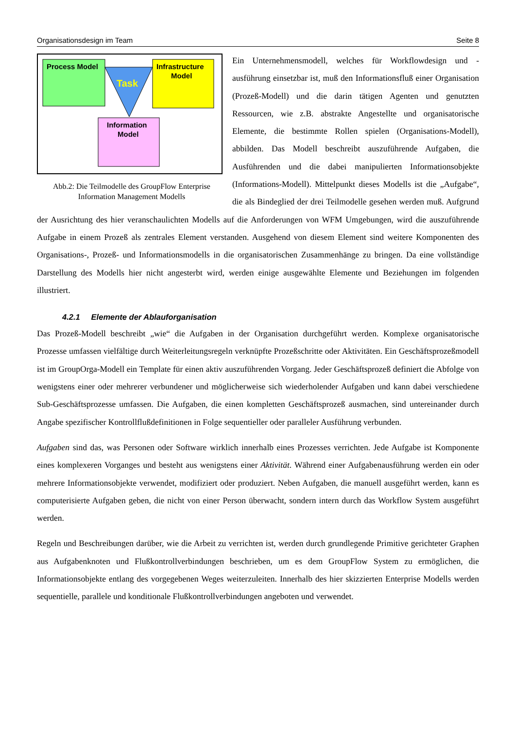Organisationsdesign im Team Seite 8
Process Model
Task
Infrastructure
Model
Information
Model
Abb.2: Die Teilmodelle des GroupFlow Enterprise Information Management Modells
Ein Unternehmensmodell, welches für Workflowdesign und -ausführung einsetzbar ist, muß den Informationsfluß einer Organisation (Prozeß-Modell) und die darin tätigen Agenten und genutzten Ressourcen, wie z.B. abstrakte Angestellte und organisatorische Elemente, die bestimmte Rollen spielen (Organisations-Modell), abbilden. Das Modell beschreibt auszuführende Aufgaben, die Ausführenden und die dabei manipulierten Informationsobjekte (Informations-Modell). Mittelpunkt dieses Modells ist die „Aufgabe“, die als Bindeglied der drei Teilmodelle gesehen werden muß. Aufgrund der Ausrichtung des hier veranschaulichten Modells auf die Anforderungen von WFM Umgebungen, wird die auszuführende Aufgabe in einem Prozeß als zentrales Element verstanden. Ausgehend von diesem Element sind weitere Komponenten des Organisations-, Prozeß- und Informationsmodells in die organisatorischen Zusammenhänge zu bringen. Da eine vollständige Darstellung des Modells hier nicht angesterbt wird, werden einige ausgewählte Elemente und Beziehungen im folgenden illustriert.
4.2.1 Elemente der Ablauforganisation
Das Prozeß-Modell beschreibt „wie“ die Aufgaben in der Organisation durchgeführt werden. Komplexe organisatorische Prozesse umfassen vielfältige durch Weiterleitungsregeln verknüpfte Prozeßschritte oder Aktivitäten. Ein Geschäftsprozeßmodell ist im GroupOrga-Modell ein Template für einen aktiv auszuführenden Vorgang. Jeder Geschäftsprozeß definiert die Abfolge von wenigstens einer oder mehrerer verbundener und möglicherweise sich wiederholender Aufgaben und kann dabei verschiedene Sub-Geschäftsprozesse umfassen. Die Aufgaben, die einen kompletten Geschäftsprozeß ausmachen, sind untereinander durch Angabe spezifischer Kontrollflußdefinitionen in Folge sequentieller oder paralleler Ausführung verbunden.
Aufgaben sind das, was Personen oder Software wirklich innerhalb eines Prozesses verrichten. Jede Aufgabe ist Komponente eines komplexeren Vorganges und besteht aus wenigstens einer Aktivität. Während einer Aufgabenausführung werden ein oder mehrere Informationsobjekte verwendet, modifiziert oder produziert. Neben Aufgaben, die manuell ausgeführt werden, kann es computerisierte Aufgaben geben, die nicht von einer Person überwacht, sondern intern durch das Workflow System ausgeführt werden.
Regeln und Beschreibungen darüber, wie die Arbeit zu verrichten ist, werden durch grundlegende Primitive gerichteter Graphen aus Aufgabenknoten und Flußkontrollverbindungen beschrieben, um es dem GroupFlow System zu ermöglichen, die Informationsobjekte entlang des vorgegebenen Weges weiterzuleiten. Innerhalb des hier skizzierten Enterprise Modells werden sequentielle, parallele und konditionale Flußkontrollverbindungen angeboten und verwendet.